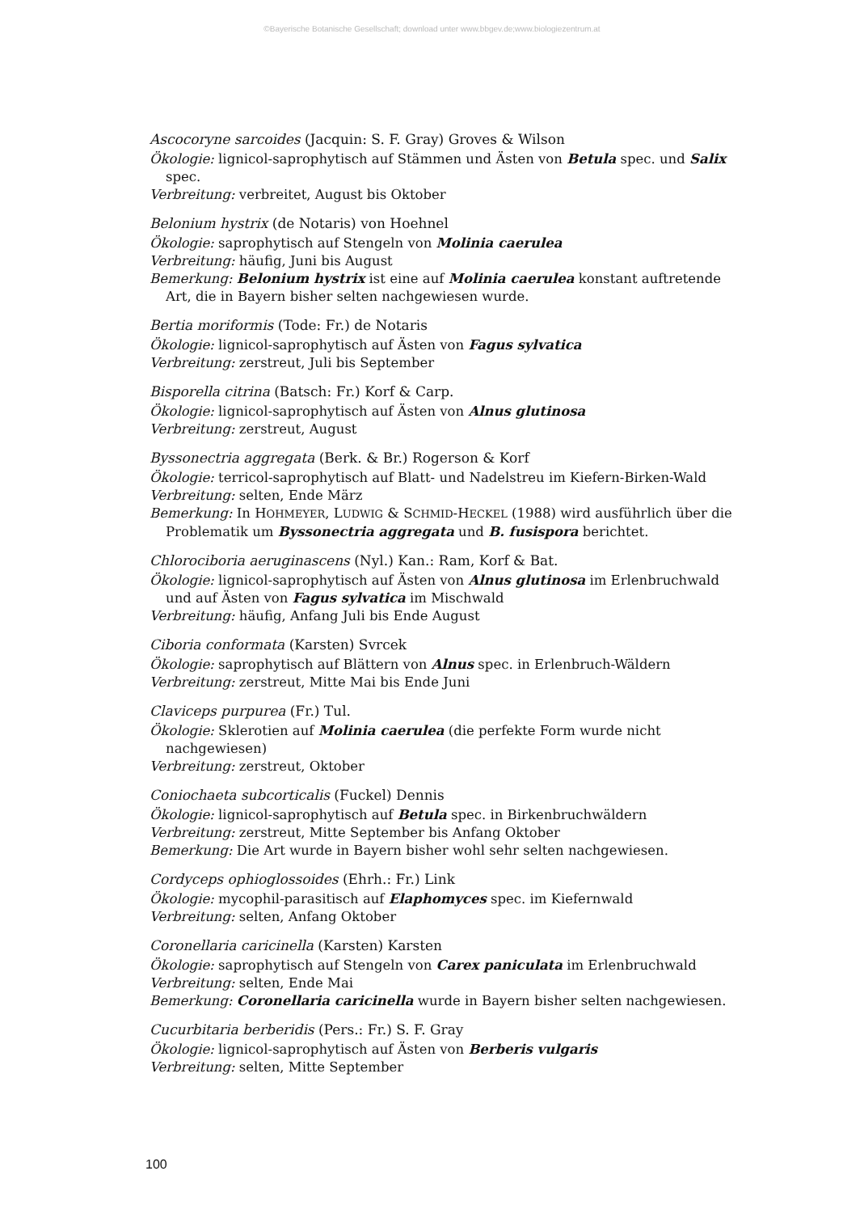©Bayerische Botanische Gesellschaft; download unter www.bbgev.de;www.biologiezentrum.at
Ascocoryne sarcoides (Jacquin: S. F. Gray) Groves & Wilson
Ökologie: lignicol-saprophytisch auf Stämmen und Ästen von Betula spec. und Salix spec.
Verbreitung: verbreitet, August bis Oktober
Belonium hystrix (de Notaris) von Hoehnel
Ökologie: saprophytisch auf Stengeln von Molinia caerulea
Verbreitung: häufig, Juni bis August
Bemerkung: Belonium hystrix ist eine auf Molinia caerulea konstant auftretende Art, die in Bayern bisher selten nachgewiesen wurde.
Bertia moriformis (Tode: Fr.) de Notaris
Ökologie: lignicol-saprophytisch auf Ästen von Fagus sylvatica
Verbreitung: zerstreut, Juli bis September
Bisporella citrina (Batsch: Fr.) Korf & Carp.
Ökologie: lignicol-saprophytisch auf Ästen von Alnus glutinosa
Verbreitung: zerstreut, August
Byssonectria aggregata (Berk. & Br.) Rogerson & Korf
Ökologie: terricol-saprophytisch auf Blatt- und Nadelstreu im Kiefern-Birken-Wald
Verbreitung: selten, Ende März
Bemerkung: In HOHMEYER, LUDWIG & SCHMID-HECKEL (1988) wird ausführlich über die Problematik um Byssonectria aggregata und B. fusispora berichtet.
Chlorociboria aeruginascens (Nyl.) Kan.: Ram, Korf & Bat.
Ökologie: lignicol-saprophytisch auf Ästen von Alnus glutinosa im Erlenbruchwald und auf Ästen von Fagus sylvatica im Mischwald
Verbreitung: häufig, Anfang Juli bis Ende August
Ciboria conformata (Karsten) Svrcek
Ökologie: saprophytisch auf Blättern von Alnus spec. in Erlenbruch-Wäldern
Verbreitung: zerstreut, Mitte Mai bis Ende Juni
Claviceps purpurea (Fr.) Tul.
Ökologie: Sklerotien auf Molinia caerulea (die perfekte Form wurde nicht nachgewiesen)
Verbreitung: zerstreut, Oktober
Coniochaeta subcorticalis (Fuckel) Dennis
Ökologie: lignicol-saprophytisch auf Betula spec. in Birkenbruchwäldern
Verbreitung: zerstreut, Mitte September bis Anfang Oktober
Bemerkung: Die Art wurde in Bayern bisher wohl sehr selten nachgewiesen.
Cordyceps ophioglossoides (Ehrh.: Fr.) Link
Ökologie: mycophil-parasitisch auf Elaphomyces spec. im Kiefernwald
Verbreitung: selten, Anfang Oktober
Coronellaria caricinella (Karsten) Karsten
Ökologie: saprophytisch auf Stengeln von Carex paniculata im Erlenbruchwald
Verbreitung: selten, Ende Mai
Bemerkung: Coronellaria caricinella wurde in Bayern bisher selten nachgewiesen.
Cucurbitaria berberidis (Pers.: Fr.) S. F. Gray
Ökologie: lignicol-saprophytisch auf Ästen von Berberis vulgaris
Verbreitung: selten, Mitte September
100